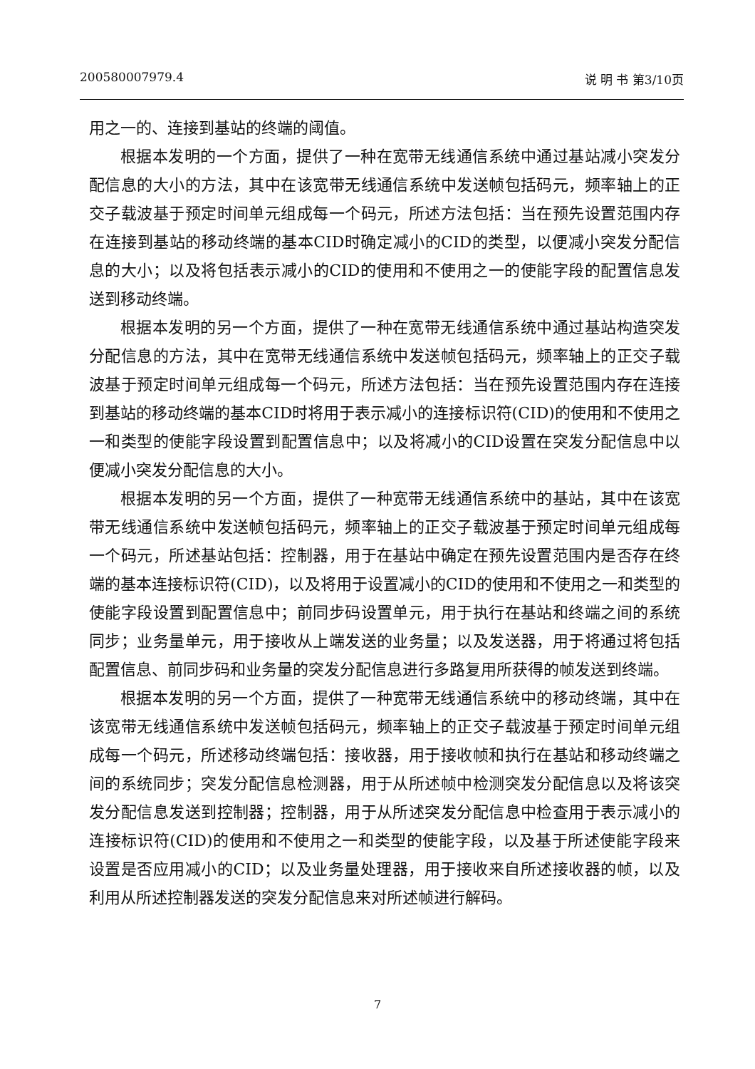200580007979.4 说 明 书 第3/10页
用之一的、连接到基站的终端的阈值。
根据本发明的一个方面，提供了一种在宽带无线通信系统中通过基站减小突发分配信息的大小的方法，其中在该宽带无线通信系统中发送帧包括码元，频率轴上的正交子载波基于预定时间单元组成每一个码元，所述方法包括：当在预先设置范围内存在连接到基站的移动终端的基本CID时确定减小的CID的类型，以便减小突发分配信息的大小；以及将包括表示减小的CID的使用和不使用之一的使能字段的配置信息发送到移动终端。
根据本发明的另一个方面，提供了一种在宽带无线通信系统中通过基站构造突发分配信息的方法，其中在宽带无线通信系统中发送帧包括码元，频率轴上的正交子载波基于预定时间单元组成每一个码元，所述方法包括：当在预先设置范围内存在连接到基站的移动终端的基本CID时将用于表示减小的连接标识符(CID)的使用和不使用之一和类型的使能字段设置到配置信息中；以及将减小的CID设置在突发分配信息中以便减小突发分配信息的大小。
根据本发明的另一个方面，提供了一种宽带无线通信系统中的基站，其中在该宽带无线通信系统中发送帧包括码元，频率轴上的正交子载波基于预定时间单元组成每一个码元，所述基站包括：控制器，用于在基站中确定在预先设置范围内是否存在终端的基本连接标识符(CID)，以及将用于设置减小的CID的使用和不使用之一和类型的使能字段设置到配置信息中；前同步码设置单元，用于执行在基站和终端之间的系统同步；业务量单元，用于接收从上端发送的业务量；以及发送器，用于将通过将包括配置信息、前同步码和业务量的突发分配信息进行多路复用所获得的帧发送到终端。
根据本发明的另一个方面，提供了一种宽带无线通信系统中的移动终端，其中在该宽带无线通信系统中发送帧包括码元，频率轴上的正交子载波基于预定时间单元组成每一个码元，所述移动终端包括：接收器，用于接收帧和执行在基站和移动终端之间的系统同步；突发分配信息检测器，用于从所述帧中检测突发分配信息以及将该突发分配信息发送到控制器；控制器，用于从所述突发分配信息中检查用于表示减小的连接标识符(CID)的使用和不使用之一和类型的使能字段，以及基于所述使能字段来设置是否应用减小的CID；以及业务量处理器，用于接收来自所述接收器的帧，以及利用从所述控制器发送的突发分配信息来对所述帧进行解码。
7